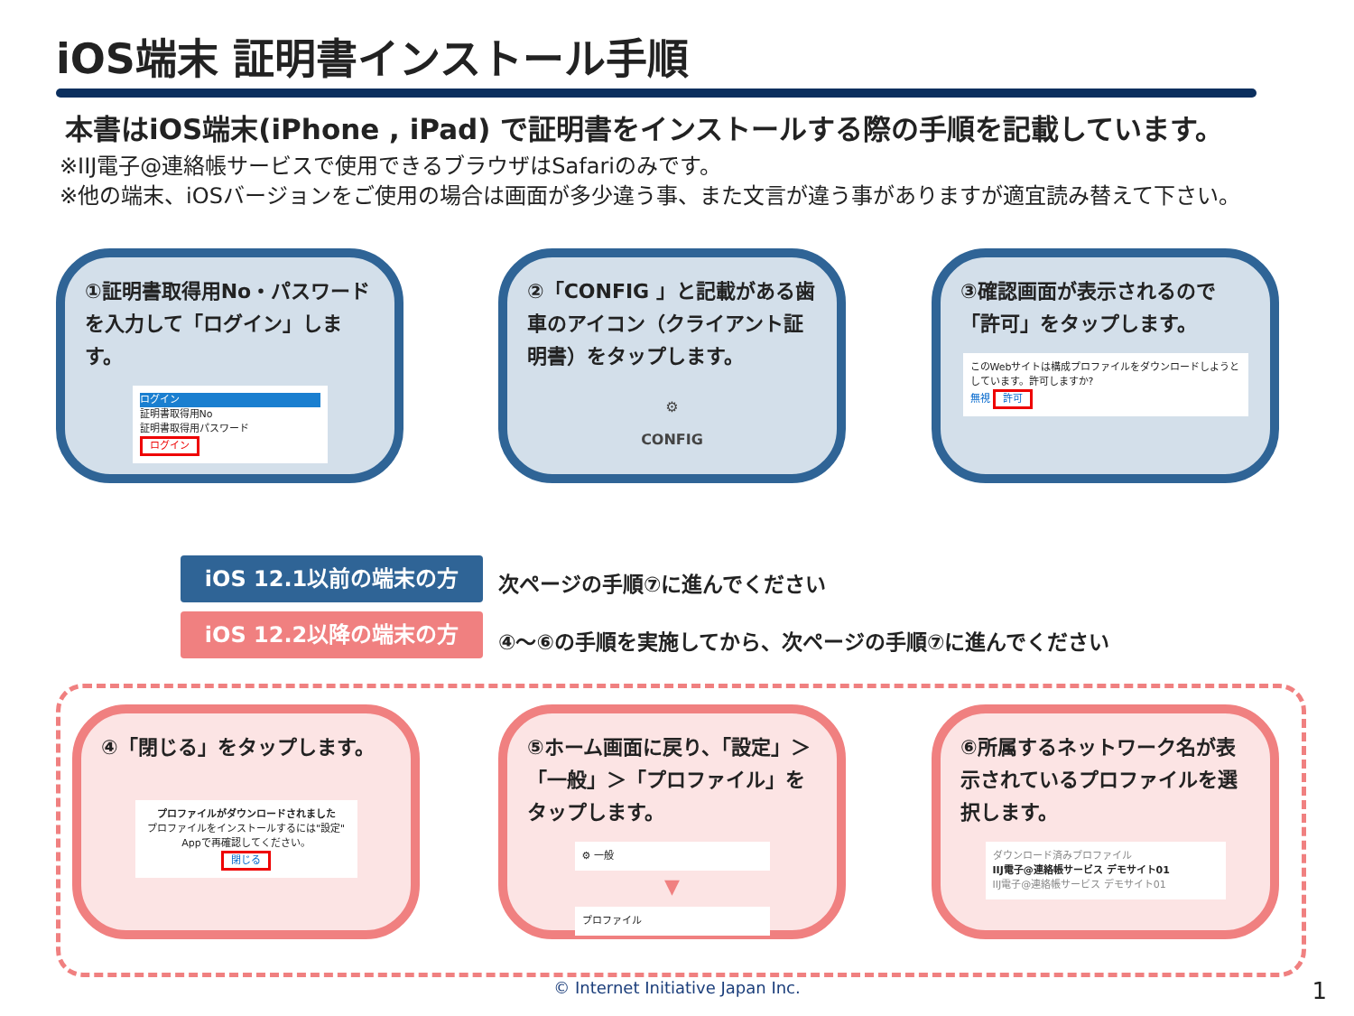iOS端末 証明書インストール手順
本書はiOS端末(iPhone , iPad) で証明書をインストールする際の手順を記載しています。
※IIJ電子@連絡帳サービスで使用できるブラウザはSafariのみです。
※他の端末、iOSバージョンをご使用の場合は画面が多少違う事、また文言が違う事がありますが適宜読み替えて下さい。
①証明書取得用No・パスワードを入力して「ログイン」します。
ログイン
証明書取得用No
証明書取得用パスワード
ログイン
②「CONFIG 」と記載がある歯車のアイコン（クライアント証明書）をタップします。
⚙
CONFIG
③確認画面が表示されるので「許可」をタップします。
このWebサイトは構成プロファイルをダウンロードしようとしています。許可しますか?
無視 許可
iOS 12.1以前の端末の方 次ページの手順⑦に進んでください
iOS 12.2以降の端末の方
④～⑥の手順を実施してから、次ページの手順⑦に進んでください
④「閉じる」をタップします。
プロファイルがダウンロードされました
プロファイルをインストールするには"設定" Appで再確認してください。
閉じる
⑤ホーム画面に戻り、「設定」＞「一般」＞「プロファイル」をタップします。
⚙ 一般
▼
プロファイル
⑥所属するネットワーク名が表示されているプロファイルを選択します。
ダウンロード済みプロファイル
IIJ電子@連絡帳サービス デモサイト01
IIJ電子@連絡帳サービス デモサイト01
© Internet Initiative Japan Inc. 1